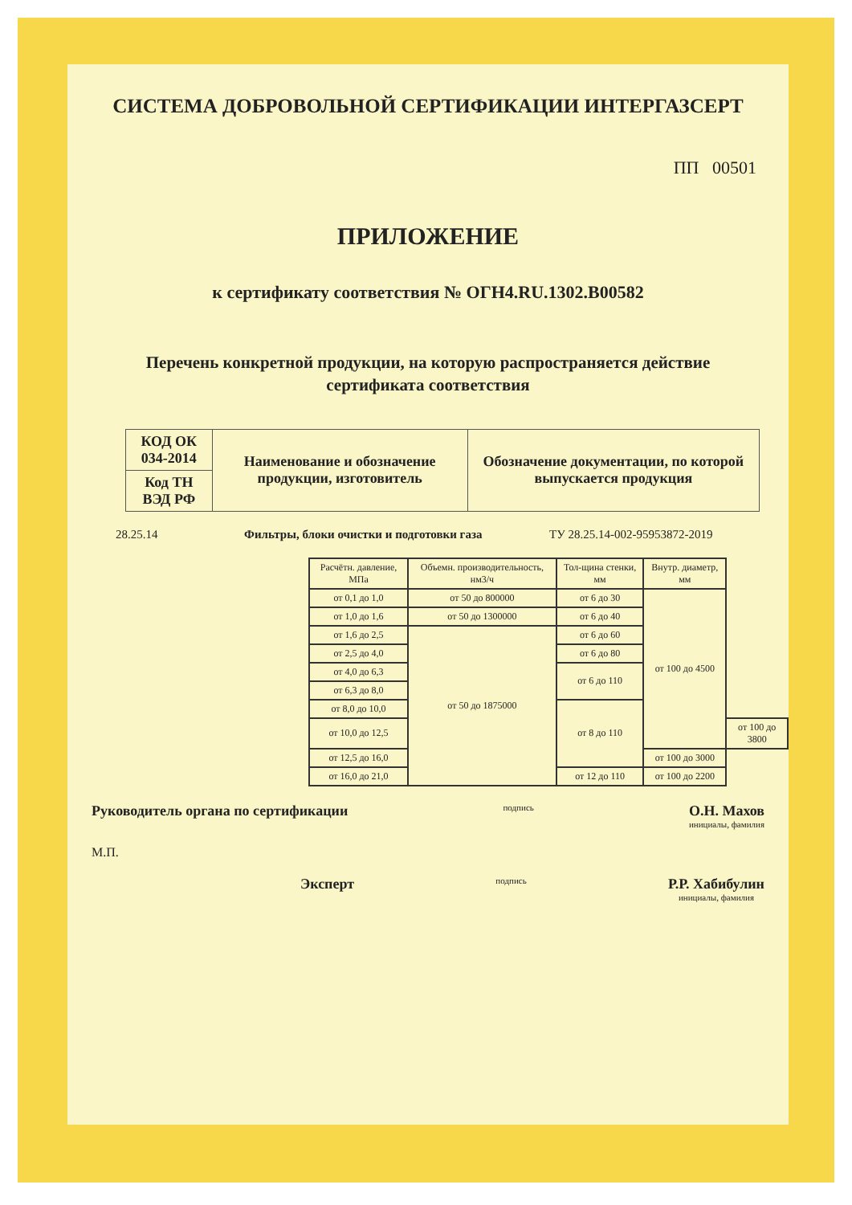СИСТЕМА ДОБРОВОЛЬНОЙ СЕРТИФИКАЦИИ ИНТЕРГАЗСЕРТ
ПП 00501
ПРИЛОЖЕНИЕ
к сертификату соответствия № ОГН4.RU.1302.В00582
Перечень конкретной продукции, на которую распространяется действие
сертификата соответствия
| КОД ОК 034-2014 | Наименование и обозначение продукции, изготовитель | Обозначение документации, по которой выпускается продукция |
| Код ТН ВЭД РФ | | |
28.25.14 Фильтры, блоки очистки и подготовки газа ТУ 28.25.14-002-95953872-2019
| Расчётн. давление, МПа | Объемн. производительность, нм3/ч | Тол-щина стенки, мм | Внутр. диаметр, мм | |
| от 0,1 до 1,0 | от 50 до 800000 | от 6 до 30 | от 100 до 4500 | |
| от 1,0 до 1,6 | от 50 до 1300000 | от 6 до 40 | | |
| от 1,6 до 2,5 | от 50 до 1875000 | от 6 до 60 | | |
| от 2,5 до 4,0 | | от 6 до 80 | | |
| от 4,0 до 6,3 | | от 6 до 110 | | |
| от 6,3 до 8,0 | | | | |
| от 8,0 до 10,0 | | от 8 до 110 | | |
| от 10,0 до 12,5 | | | | от 100 до 3800 |
| от 12,5 до 16,0 | | | от 100 до 3000 | |
| от 16,0 до 21,0 | | от 12 до 110 | от 100 до 2200 | |
Руководитель органа по сертификации подпись О.Н. Махов
инициалы, фамилия
М.П.
Эксперт подпись Р.Р. Хабибулин
инициалы, фамилия